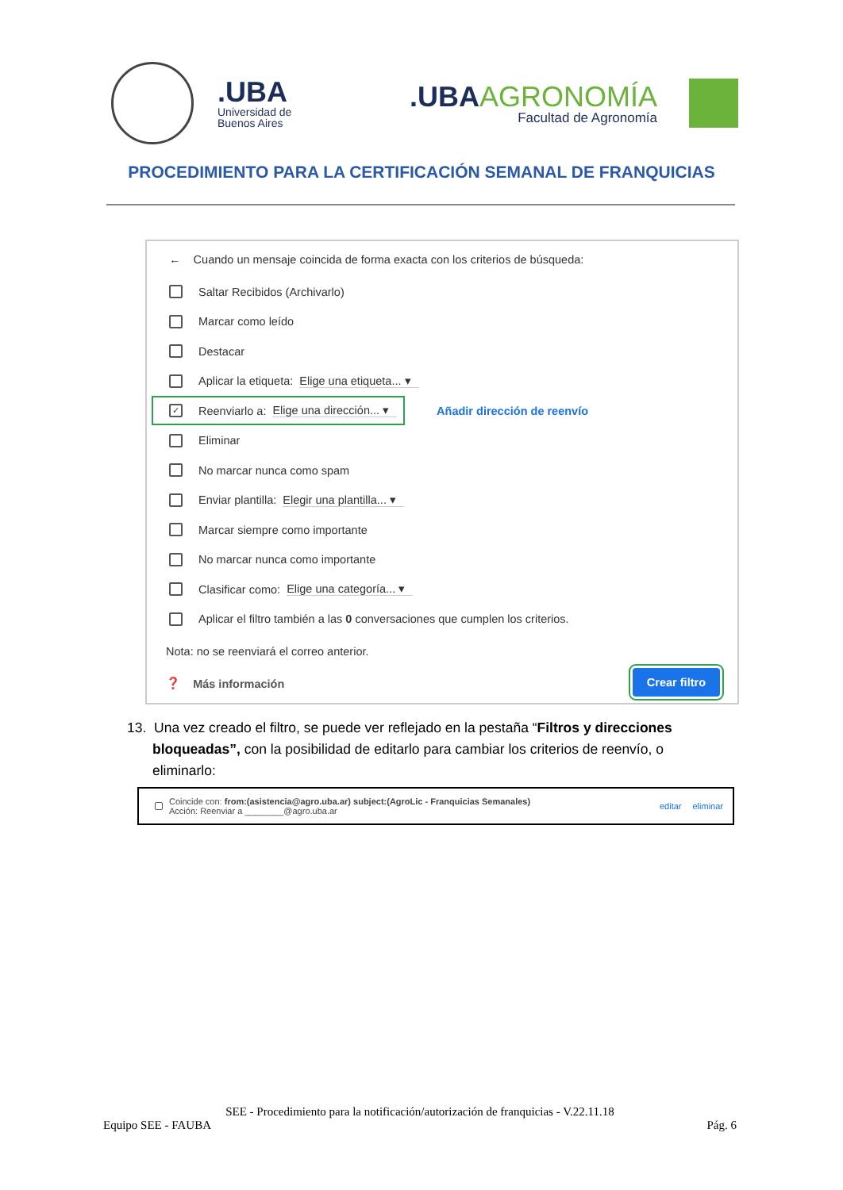.UBA
Universidad de
Buenos Aires
.UBAAGRONOMÍA
Facultad de Agronomía
PROCEDIMIENTO PARA LA CERTIFICACIÓN SEMANAL DE FRANQUICIAS
← Cuando un mensaje coincida de forma exacta con los criterios de búsqueda:
Saltar Recibidos (Archivarlo)
Marcar como leído
Destacar
Aplicar la etiqueta: Elige una etiqueta... ▾
✓ Reenviarlo a: Elige una dirección... ▾ Añadir dirección de reenvío
Eliminar
No marcar nunca como spam
Enviar plantilla: Elegir una plantilla... ▾
Marcar siempre como importante
No marcar nunca como importante
Clasificar como: Elige una categoría... ▾
Aplicar el filtro también a las 0 conversaciones que cumplen los criterios.
Nota: no se reenviará el correo anterior.
❓ Más información
Crear filtro
13. Una vez creado el filtro, se puede ver reflejado en la pestaña “Filtros y direcciones
bloqueadas”, con la posibilidad de editarlo para cambiar los criterios de reenvío, o
eliminarlo:
Coincide con: from:(asistencia@agro.uba.ar) subject:(AgroLic - Franquicias Semanales)
Acción: Reenviar a ________@agro.uba.ar
editar eliminar
SEE - Procedimiento para la notificación/autorización de franquicias - V.22.11.18
Equipo SEE - FAUBA Pág. 6